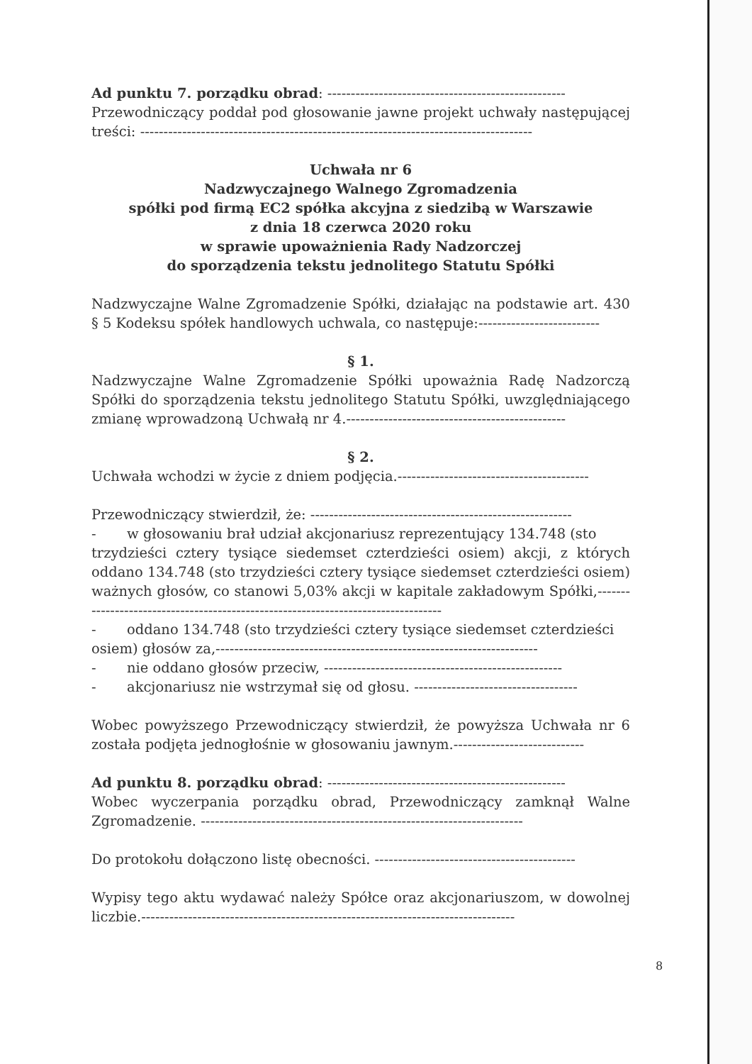Ad punktu 7. porządku obrad: ---------------------------------------------------
Przewodniczący poddał pod głosowanie jawne projekt uchwały następującej treści: ------------------------------------------------------------------------------------
Uchwała nr 6
Nadzwyczajnego Walnego Zgromadzenia
spółki pod firmą EC2 spółka akcyjna z siedzibą w Warszawie
z dnia 18 czerwca 2020 roku
w sprawie upoważnienia Rady Nadzorczej
do sporządzenia tekstu jednolitego Statutu Spółki
Nadzwyczajne Walne Zgromadzenie Spółki, działając na podstawie art. 430 § 5 Kodeksu spółek handlowych uchwala, co następuje:--------------------------
§ 1.
Nadzwyczajne Walne Zgromadzenie Spółki upoważnia Radę Nadzorczą Spółki do sporządzenia tekstu jednolitego Statutu Spółki, uwzględniającego zmianę wprowadzoną Uchwałą nr 4.-----------------------------------------------
§ 2.
Uchwała wchodzi w życie z dniem podjęcia.-----------------------------------------
Przewodniczący stwierdził, że: --------------------------------------------------------
- w głosowaniu brał udział akcjonariusz reprezentujący 134.748 (sto
trzydzieści cztery tysiące siedemset czterdzieści osiem) akcji, z których oddano 134.748 (sto trzydzieści cztery tysiące siedemset czterdzieści osiem) ważnych głosów, co stanowi 5,03% akcji w kapitale zakładowym Spółki,----------------------------------------------------------------------------------
- oddano 134.748 (sto trzydzieści cztery tysiące siedemset czterdzieści
osiem) głosów za,---------------------------------------------------------------------
- nie oddano głosów przeciw, ---------------------------------------------------
- akcjonariusz nie wstrzymał się od głosu. -----------------------------------
Wobec powyższego Przewodniczący stwierdził, że powyższa Uchwała nr 6 została podjęta jednogłośnie w głosowaniu jawnym.----------------------------
Ad punktu 8. porządku obrad: ---------------------------------------------------
Wobec wyczerpania porządku obrad, Przewodniczący zamknął Walne Zgromadzenie. ---------------------------------------------------------------------
Do protokołu dołączono listę obecności. -------------------------------------------
Wypisy tego aktu wydawać należy Spółce oraz akcjonariuszom, w dowolnej liczbie.--------------------------------------------------------------------------------
8